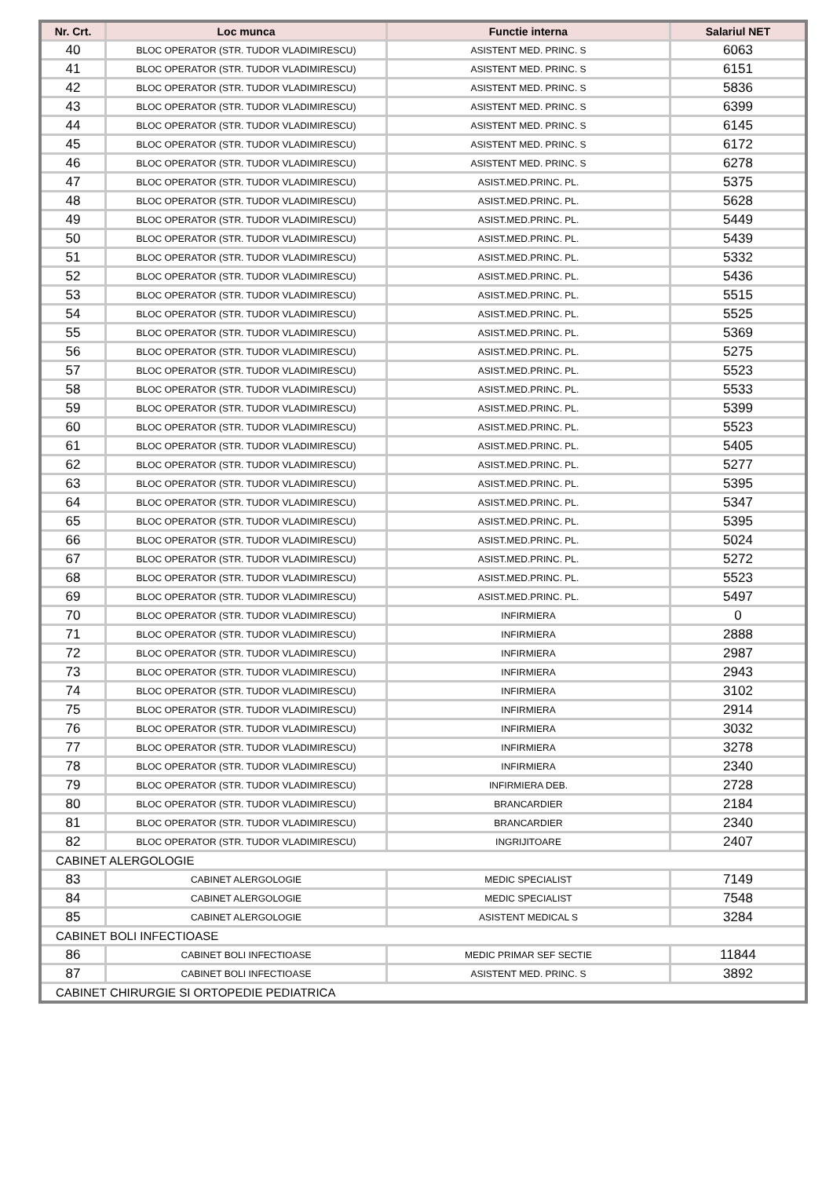| Nr. Crt. | Loc munca | Functie interna | Salariul NET |
| --- | --- | --- | --- |
| 40 | BLOC OPERATOR (STR. TUDOR VLADIMIRESCU) | ASISTENT MED. PRINC. S | 6063 |
| 41 | BLOC OPERATOR (STR. TUDOR VLADIMIRESCU) | ASISTENT MED. PRINC. S | 6151 |
| 42 | BLOC OPERATOR (STR. TUDOR VLADIMIRESCU) | ASISTENT MED. PRINC. S | 5836 |
| 43 | BLOC OPERATOR (STR. TUDOR VLADIMIRESCU) | ASISTENT MED. PRINC. S | 6399 |
| 44 | BLOC OPERATOR (STR. TUDOR VLADIMIRESCU) | ASISTENT MED. PRINC. S | 6145 |
| 45 | BLOC OPERATOR (STR. TUDOR VLADIMIRESCU) | ASISTENT MED. PRINC. S | 6172 |
| 46 | BLOC OPERATOR (STR. TUDOR VLADIMIRESCU) | ASISTENT MED. PRINC. S | 6278 |
| 47 | BLOC OPERATOR (STR. TUDOR VLADIMIRESCU) | ASIST.MED.PRINC. PL. | 5375 |
| 48 | BLOC OPERATOR (STR. TUDOR VLADIMIRESCU) | ASIST.MED.PRINC. PL. | 5628 |
| 49 | BLOC OPERATOR (STR. TUDOR VLADIMIRESCU) | ASIST.MED.PRINC. PL. | 5449 |
| 50 | BLOC OPERATOR (STR. TUDOR VLADIMIRESCU) | ASIST.MED.PRINC. PL. | 5439 |
| 51 | BLOC OPERATOR (STR. TUDOR VLADIMIRESCU) | ASIST.MED.PRINC. PL. | 5332 |
| 52 | BLOC OPERATOR (STR. TUDOR VLADIMIRESCU) | ASIST.MED.PRINC. PL. | 5436 |
| 53 | BLOC OPERATOR (STR. TUDOR VLADIMIRESCU) | ASIST.MED.PRINC. PL. | 5515 |
| 54 | BLOC OPERATOR (STR. TUDOR VLADIMIRESCU) | ASIST.MED.PRINC. PL. | 5525 |
| 55 | BLOC OPERATOR (STR. TUDOR VLADIMIRESCU) | ASIST.MED.PRINC. PL. | 5369 |
| 56 | BLOC OPERATOR (STR. TUDOR VLADIMIRESCU) | ASIST.MED.PRINC. PL. | 5275 |
| 57 | BLOC OPERATOR (STR. TUDOR VLADIMIRESCU) | ASIST.MED.PRINC. PL. | 5523 |
| 58 | BLOC OPERATOR (STR. TUDOR VLADIMIRESCU) | ASIST.MED.PRINC. PL. | 5533 |
| 59 | BLOC OPERATOR (STR. TUDOR VLADIMIRESCU) | ASIST.MED.PRINC. PL. | 5399 |
| 60 | BLOC OPERATOR (STR. TUDOR VLADIMIRESCU) | ASIST.MED.PRINC. PL. | 5523 |
| 61 | BLOC OPERATOR (STR. TUDOR VLADIMIRESCU) | ASIST.MED.PRINC. PL. | 5405 |
| 62 | BLOC OPERATOR (STR. TUDOR VLADIMIRESCU) | ASIST.MED.PRINC. PL. | 5277 |
| 63 | BLOC OPERATOR (STR. TUDOR VLADIMIRESCU) | ASIST.MED.PRINC. PL. | 5395 |
| 64 | BLOC OPERATOR (STR. TUDOR VLADIMIRESCU) | ASIST.MED.PRINC. PL. | 5347 |
| 65 | BLOC OPERATOR (STR. TUDOR VLADIMIRESCU) | ASIST.MED.PRINC. PL. | 5395 |
| 66 | BLOC OPERATOR (STR. TUDOR VLADIMIRESCU) | ASIST.MED.PRINC. PL. | 5024 |
| 67 | BLOC OPERATOR (STR. TUDOR VLADIMIRESCU) | ASIST.MED.PRINC. PL. | 5272 |
| 68 | BLOC OPERATOR (STR. TUDOR VLADIMIRESCU) | ASIST.MED.PRINC. PL. | 5523 |
| 69 | BLOC OPERATOR (STR. TUDOR VLADIMIRESCU) | ASIST.MED.PRINC. PL. | 5497 |
| 70 | BLOC OPERATOR (STR. TUDOR VLADIMIRESCU) | INFIRMIERA | 0 |
| 71 | BLOC OPERATOR (STR. TUDOR VLADIMIRESCU) | INFIRMIERA | 2888 |
| 72 | BLOC OPERATOR (STR. TUDOR VLADIMIRESCU) | INFIRMIERA | 2987 |
| 73 | BLOC OPERATOR (STR. TUDOR VLADIMIRESCU) | INFIRMIERA | 2943 |
| 74 | BLOC OPERATOR (STR. TUDOR VLADIMIRESCU) | INFIRMIERA | 3102 |
| 75 | BLOC OPERATOR (STR. TUDOR VLADIMIRESCU) | INFIRMIERA | 2914 |
| 76 | BLOC OPERATOR (STR. TUDOR VLADIMIRESCU) | INFIRMIERA | 3032 |
| 77 | BLOC OPERATOR (STR. TUDOR VLADIMIRESCU) | INFIRMIERA | 3278 |
| 78 | BLOC OPERATOR (STR. TUDOR VLADIMIRESCU) | INFIRMIERA | 2340 |
| 79 | BLOC OPERATOR (STR. TUDOR VLADIMIRESCU) | INFIRMIERA DEB. | 2728 |
| 80 | BLOC OPERATOR (STR. TUDOR VLADIMIRESCU) | BRANCARDIER | 2184 |
| 81 | BLOC OPERATOR (STR. TUDOR VLADIMIRESCU) | BRANCARDIER | 2340 |
| 82 | BLOC OPERATOR (STR. TUDOR VLADIMIRESCU) | INGRIJITOARE | 2407 |
| CABINET ALERGOLOGIE | | | |
| 83 | CABINET ALERGOLOGIE | MEDIC SPECIALIST | 7149 |
| 84 | CABINET ALERGOLOGIE | MEDIC SPECIALIST | 7548 |
| 85 | CABINET ALERGOLOGIE | ASISTENT MEDICAL S | 3284 |
| CABINET BOLI INFECTIOASE | | | |
| 86 | CABINET BOLI INFECTIOASE | MEDIC PRIMAR SEF SECTIE | 11844 |
| 87 | CABINET BOLI INFECTIOASE | ASISTENT MED. PRINC. S | 3892 |
| CABINET CHIRURGIE SI ORTOPEDIE PEDIATRICA | | | |